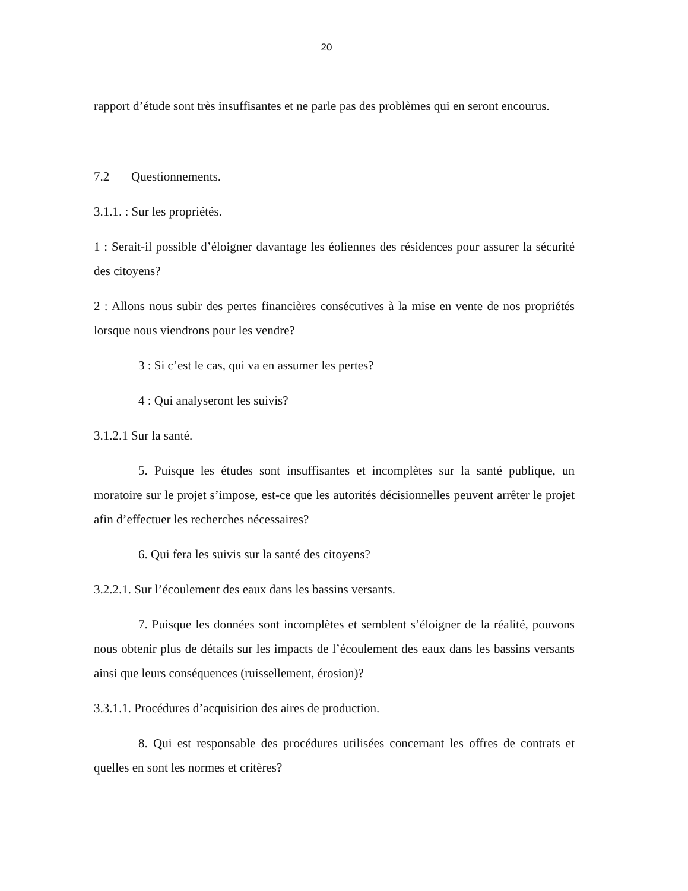20
rapport d’étude sont très insuffisantes et ne parle pas des problèmes qui en seront encourus.
7.2 Questionnements.
3.1.1. : Sur les propriétés.
1 : Serait-il possible d’éloigner davantage les éoliennes des résidences pour assurer la sécurité des citoyens?
2 : Allons nous subir des pertes financières consécutives à la mise en vente de nos propriétés lorsque nous viendrons pour les vendre?
3 : Si c’est le cas, qui va en assumer les pertes?
4 : Qui analyseront les suivis?
3.1.2.1 Sur la santé.
5. Puisque les études sont insuffisantes et incomplètes sur la santé publique, un moratoire sur le projet s’impose, est-ce que les autorités décisionnelles peuvent arrêter le projet afin d’effectuer les recherches nécessaires?
6. Qui fera les suivis sur la santé des citoyens?
3.2.2.1. Sur l’écoulement des eaux dans les bassins versants.
7. Puisque les données sont incomplètes et semblent s’éloigner de la réalité, pouvons nous obtenir plus de détails sur les impacts de l’écoulement des eaux dans les bassins versants ainsi que leurs conséquences (ruissellement, érosion)?
3.3.1.1. Procédures d’acquisition des aires de production.
8. Qui est responsable des procédures utilisées concernant les offres de contrats et quelles en sont les normes et critères?